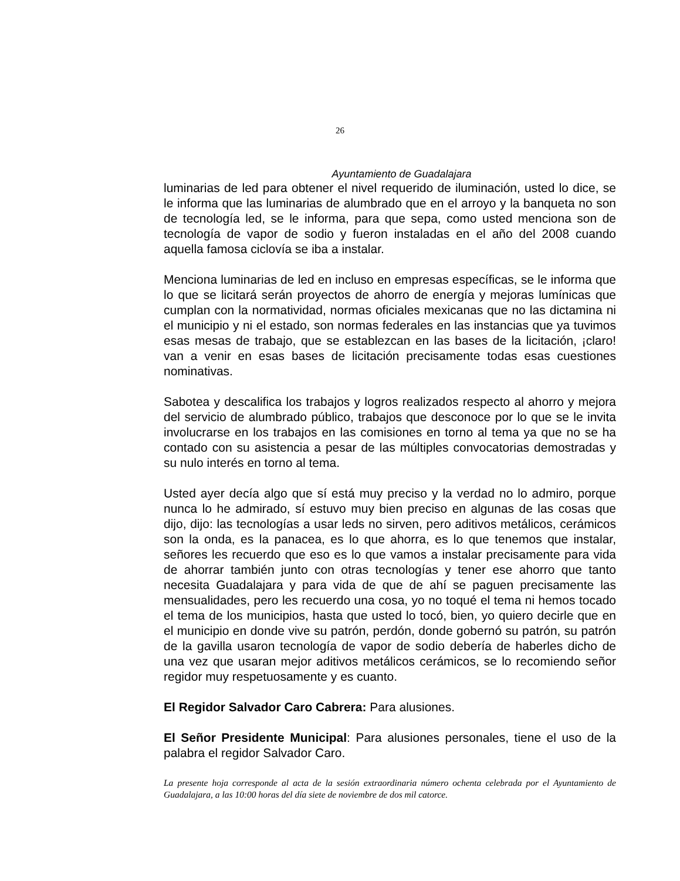26
Ayuntamiento de Guadalajara
luminarias de led para obtener el nivel requerido de iluminación, usted lo dice, se le informa que las luminarias de alumbrado que en el arroyo y la banqueta no son de tecnología led, se le informa, para que sepa, como usted menciona son de tecnología de vapor de sodio y fueron instaladas en el año del 2008 cuando aquella famosa ciclovía se iba a instalar.
Menciona luminarias de led en incluso en empresas específicas, se le informa que lo que se licitará serán proyectos de ahorro de energía y mejoras lumínicas que cumplan con la normatividad, normas oficiales mexicanas que no las dictamina ni el municipio y ni el estado, son normas federales en las instancias que ya tuvimos esas mesas de trabajo, que se establezcan en las bases de la licitación, ¡claro! van a venir en esas bases de licitación precisamente todas esas cuestiones nominativas.
Sabotea y descalifica los trabajos y logros realizados respecto al ahorro y mejora del servicio de alumbrado público, trabajos que desconoce por lo que se le invita involucrarse en los trabajos en las comisiones en torno al tema ya que no se ha contado con su asistencia a pesar de las múltiples convocatorias demostradas y su nulo interés en torno al tema.
Usted ayer decía algo que sí está muy preciso y la verdad no lo admiro, porque nunca lo he admirado, sí estuvo muy bien preciso en algunas de las cosas que dijo, dijo: las tecnologías a usar leds no sirven, pero aditivos metálicos, cerámicos son la onda, es la panacea, es lo que ahorra, es lo que tenemos que instalar, señores les recuerdo que eso es lo que vamos a instalar precisamente para vida de ahorrar también junto con otras tecnologías y tener ese ahorro que tanto necesita Guadalajara y para vida de que de ahí se paguen precisamente las mensualidades, pero les recuerdo una cosa, yo no toqué el tema ni hemos tocado el tema de los municipios, hasta que usted lo tocó, bien, yo quiero decirle que en el municipio en donde vive su patrón, perdón, donde gobernó su patrón, su patrón de la gavilla usaron tecnología de vapor de sodio debería de haberles dicho de una vez que usaran mejor aditivos metálicos cerámicos, se lo recomiendo señor regidor muy respetuosamente y es cuanto.
El Regidor Salvador Caro Cabrera: Para alusiones.
El Señor Presidente Municipal: Para alusiones personales, tiene el uso de la palabra el regidor Salvador Caro.
La presente hoja corresponde al acta de la sesión extraordinaria número ochenta celebrada por el Ayuntamiento de Guadalajara, a las 10:00 horas del día siete de noviembre de dos mil catorce.